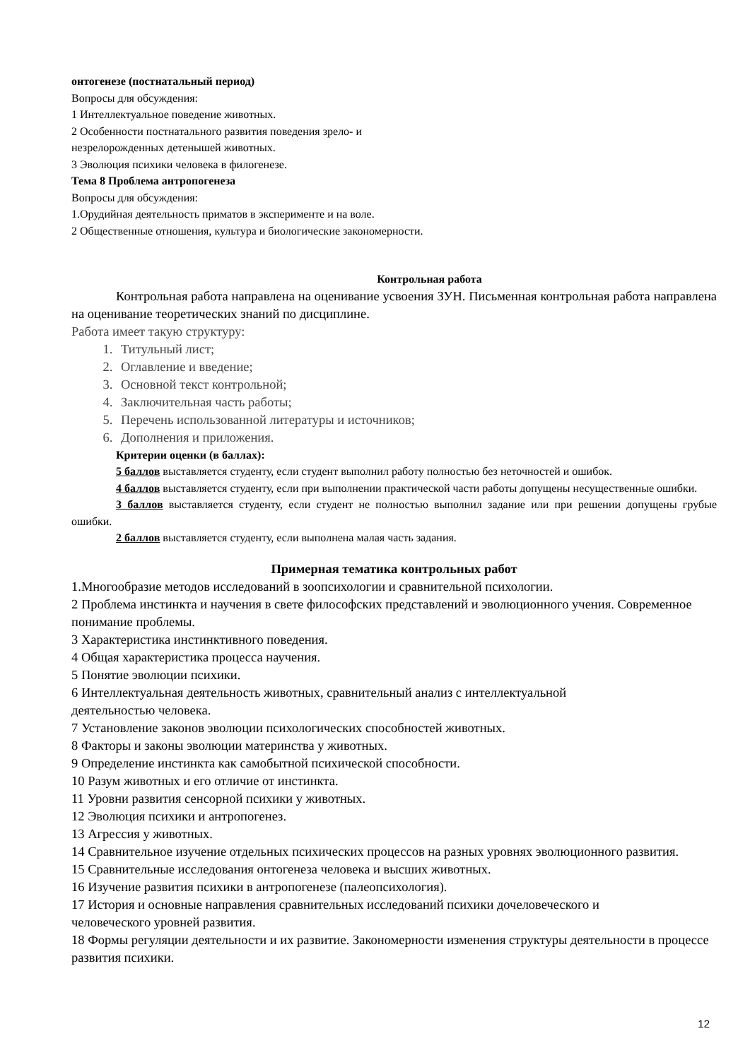онтогенезе (постнатальный период)
Вопросы для обсуждения:
1 Интеллектуальное поведение животных.
2 Особенности постнатального развития поведения зрело- и
незрелорожденных детенышей животных.
3 Эволюция психики человека в филогенезе.
Тема 8 Проблема антропогенеза
Вопросы для обсуждения:
1.Орудийная деятельность приматов в эксперименте и на воле.
2 Общественные отношения, культура и биологические закономерности.
Контрольная работа
Контрольная работа направлена на оценивание усвоения ЗУН. Письменная контрольная работа направлена на оценивание теоретических знаний по дисциплине.
Работа имеет такую структуру:
1. Титульный лист;
2. Оглавление и введение;
3. Основной текст контрольной;
4. Заключительная часть работы;
5. Перечень использованной литературы и источников;
6. Дополнения и приложения.
Критерии оценки (в баллах):
5 баллов выставляется студенту, если студент выполнил работу полностью без неточностей и ошибок.
4 баллов выставляется студенту, если при выполнении практической части работы допущены несущественные ошибки.
3 баллов выставляется студенту, если студент не полностью выполнил задание или при решении допущены грубые ошибки.
2 баллов выставляется студенту, если выполнена малая часть задания.
Примерная тематика контрольных работ
1.Многообразие методов исследований в зоопсихологии и сравнительной психологии.
2 Проблема инстинкта и научения в свете философских представлений и эволюционного учения. Современное понимание проблемы.
3 Характеристика инстинктивного поведения.
4 Общая характеристика процесса научения.
5 Понятие эволюции психики.
6 Интеллектуальная деятельность животных, сравнительный анализ с интеллектуальной
деятельностью человека.
7 Установление законов эволюции психологических способностей животных.
8 Факторы и законы эволюции материнства у животных.
9 Определение инстинкта как самобытной психической способности.
10 Разум животных и его отличие от инстинкта.
11 Уровни развития сенсорной психики у животных.
12 Эволюция психики и антропогенез.
13 Агрессия у животных.
14 Сравнительное изучение отдельных психических процессов на разных уровнях эволюционного развития.
15 Сравнительные исследования онтогенеза человека и высших животных.
16 Изучение развития психики в антропогенезе (палеопсихология).
17 История и основные направления сравнительных исследований психики дочеловеческого и
человеческого уровней развития.
18 Формы регуляции деятельности и их развитие. Закономерности изменения структуры деятельности в процессе развития психики.
12